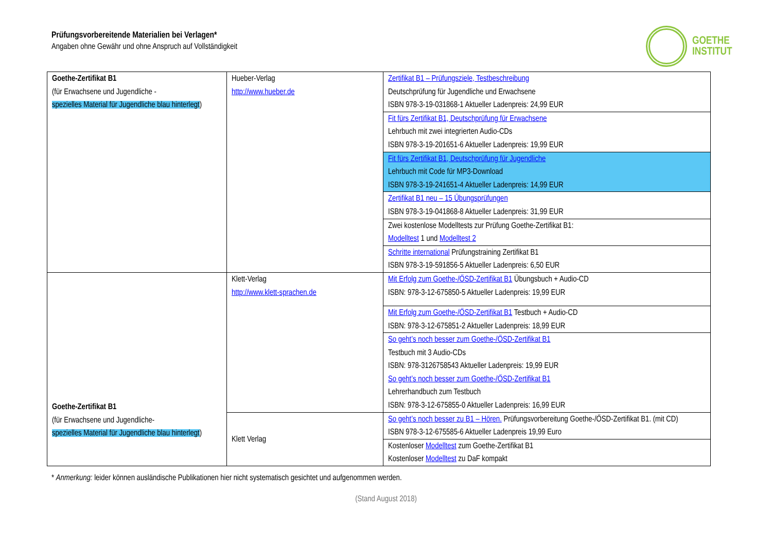GOETHE
INSTITUT
Prüfungsvorbereitende Materialien bei Verlagen*
Angaben ohne Gewähr und ohne Anspruch auf Vollständigkeit
| Goethe-Zertifikat B1 (für Erwachsene und Jugendliche - spezielles Material für Jugendliche blau hinterlegt ) | Hueber-Verlag http://www.hueber.de | Zertifikat B1 – Prüfungsziele, Testbeschreibung Deutschprüfung für Jugendliche und Erwachsene ISBN 978-3-19-031868-1 Aktueller Ladenpreis: 24,99 EUR |
| | | Fit fürs Zertifikat B1, Deutschprüfung für Erwachsene Lehrbuch mit zwei integrierten Audio-CDs ISBN 978-3-19-201651-6 Aktueller Ladenpreis: 19,99 EUR |
| | | Fit fürs Zertifikat B1, Deutschprüfung für Jugendliche Lehrbuch mit Code für MP3-Download ISBN 978-3-19-241651-4 Aktueller Ladenpreis: 14,99 EUR |
| | | Zertifikat B1 neu – 15 Übungsprüfungen ISBN 978-3-19-041868-8 Aktueller Ladenpreis: 31,99 EUR |
| | | Zwei kostenlose Modelltests zur Prüfung Goethe-Zertifikat B1: Modelltest 1 und Modelltest 2 |
| | | Schritte international Prüfungstraining Zertifikat B1 ISBN 978-3-19-591856-5 Aktueller Ladenpreis: 6,50 EUR |
| Goethe-Zertifikat B1 (für Erwachsene und Jugendliche- spezielles Material für Jugendliche blau hinterlegt ) | Klett-Verlag http://www.klett-sprachen.de | Mit Erfolg zum Goethe-/ÖSD-Zertifikat B1 Übungsbuch + Audio-CD ISBN: 978-3-12-675850-5 Aktueller Ladenpreis: 19,99 EUR |
| | | Mit Erfolg zum Goethe-/ÖSD-Zertifikat B1 Testbuch + Audio-CD ISBN: 978-3-12-675851-2 Aktueller Ladenpreis: 18,99 EUR |
| | | So geht’s noch besser zum Goethe-/ÖSD-Zertifikat B1 Testbuch mit 3 Audio-CDs ISBN: 978-3126758543 Aktueller Ladenpreis: 19,99 EUR So geht’s noch besser zum Goethe-/ÖSD-Zertifikat B1 Lehrerhandbuch zum Testbuch ISBN: 978-3-12-675855-0 Aktueller Ladenpreis: 16,99 EUR |
| | Klett Verlag | So geht’s noch besser zu B1 – Hören. Prüfungsvorbereitung Goethe-/ÖSD-Zertifikat B1. (mit CD) ISBN 978-3-12-675585-6 Aktueller Ladenpreis 19,99 Euro |
| | | Kostenloser Modelltest zum Goethe-Zertifikat B1 Kostenloser Modelltest zu DaF kompakt |
* Anmerkung: leider können ausländische Publikationen hier nicht systematisch gesichtet und aufgenommen werden.
(Stand August 2018)